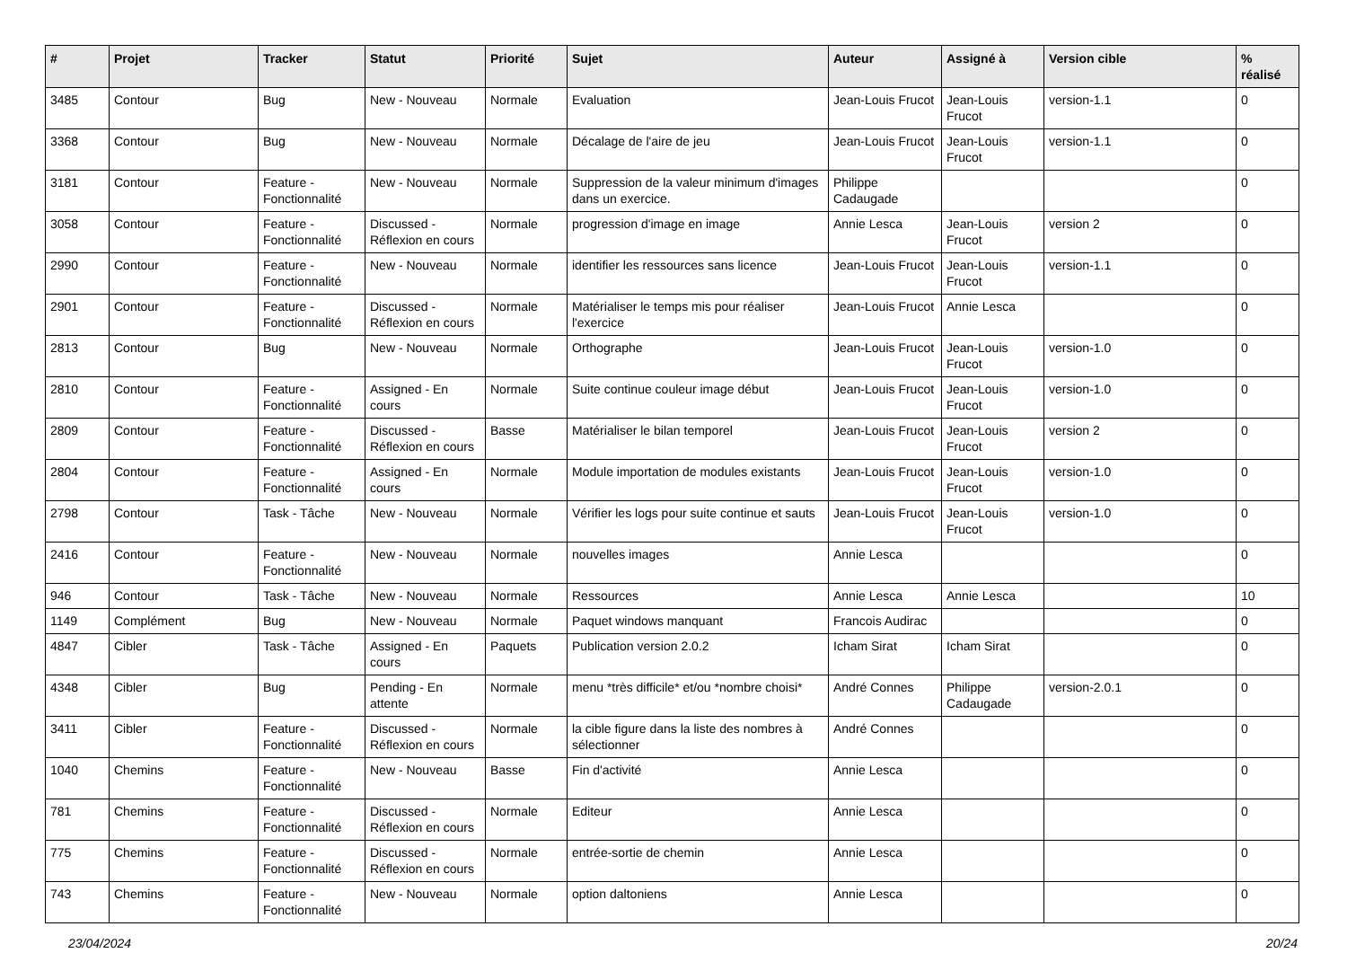| # | Projet | Tracker | Statut | Priorité | Sujet | Auteur | Assigné à | Version cible | % réalisé |
| --- | --- | --- | --- | --- | --- | --- | --- | --- | --- |
| 3485 | Contour | Bug | New - Nouveau | Normale | Evaluation | Jean-Louis Frucot | Jean-Louis Frucot | version-1.1 | 0 |
| 3368 | Contour | Bug | New - Nouveau | Normale | Décalage de l'aire de jeu | Jean-Louis Frucot | Jean-Louis Frucot | version-1.1 | 0 |
| 3181 | Contour | Feature - Fonctionnalité | New - Nouveau | Normale | Suppression de la valeur minimum d'images dans un exercice. | Philippe Cadaugade | | | 0 |
| 3058 | Contour | Feature - Fonctionnalité | Discussed - Réflexion en cours | Normale | progression d'image en image | Annie Lesca | Jean-Louis Frucot | version 2 | 0 |
| 2990 | Contour | Feature - Fonctionnalité | New - Nouveau | Normale | identifier les ressources sans licence | Jean-Louis Frucot | Jean-Louis Frucot | version-1.1 | 0 |
| 2901 | Contour | Feature - Fonctionnalité | Discussed - Réflexion en cours | Normale | Matérialiser le temps mis pour réaliser l'exercice | Jean-Louis Frucot | Annie Lesca | | 0 |
| 2813 | Contour | Bug | New - Nouveau | Normale | Orthographe | Jean-Louis Frucot | Jean-Louis Frucot | version-1.0 | 0 |
| 2810 | Contour | Feature - Fonctionnalité | Assigned - En cours | Normale | Suite continue couleur image début | Jean-Louis Frucot | Jean-Louis Frucot | version-1.0 | 0 |
| 2809 | Contour | Feature - Fonctionnalité | Discussed - Réflexion en cours | Basse | Matérialiser le bilan temporel | Jean-Louis Frucot | Jean-Louis Frucot | version 2 | 0 |
| 2804 | Contour | Feature - Fonctionnalité | Assigned - En cours | Normale | Module importation de modules existants | Jean-Louis Frucot | Jean-Louis Frucot | version-1.0 | 0 |
| 2798 | Contour | Task - Tâche | New - Nouveau | Normale | Vérifier les logs pour suite continue et sauts | Jean-Louis Frucot | Jean-Louis Frucot | version-1.0 | 0 |
| 2416 | Contour | Feature - Fonctionnalité | New - Nouveau | Normale | nouvelles images | Annie Lesca | | | 0 |
| 946 | Contour | Task - Tâche | New - Nouveau | Normale | Ressources | Annie Lesca | Annie Lesca | | 10 |
| 1149 | Complément | Bug | New - Nouveau | Normale | Paquet windows manquant | Francois Audirac | | | 0 |
| 4847 | Cibler | Task - Tâche | Assigned - En cours | Paquets | Publication version 2.0.2 | Icham Sirat | Icham Sirat | | 0 |
| 4348 | Cibler | Bug | Pending - En attente | Normale | menu *très difficile* et/ou *nombre choisi* | André Connes | Philippe Cadaugade | version-2.0.1 | 0 |
| 3411 | Cibler | Feature - Fonctionnalité | Discussed - Réflexion en cours | Normale | la cible figure dans la liste des nombres à sélectionner | André Connes | | | 0 |
| 1040 | Chemins | Feature - Fonctionnalité | New - Nouveau | Basse | Fin d'activité | Annie Lesca | | | 0 |
| 781 | Chemins | Feature - Fonctionnalité | Discussed - Réflexion en cours | Normale | Editeur | Annie Lesca | | | 0 |
| 775 | Chemins | Feature - Fonctionnalité | Discussed - Réflexion en cours | Normale | entrée-sortie de chemin | Annie Lesca | | | 0 |
| 743 | Chemins | Feature - Fonctionnalité | New - Nouveau | Normale | option daltoniens | Annie Lesca | | | 0 |
23/04/2024 20/24